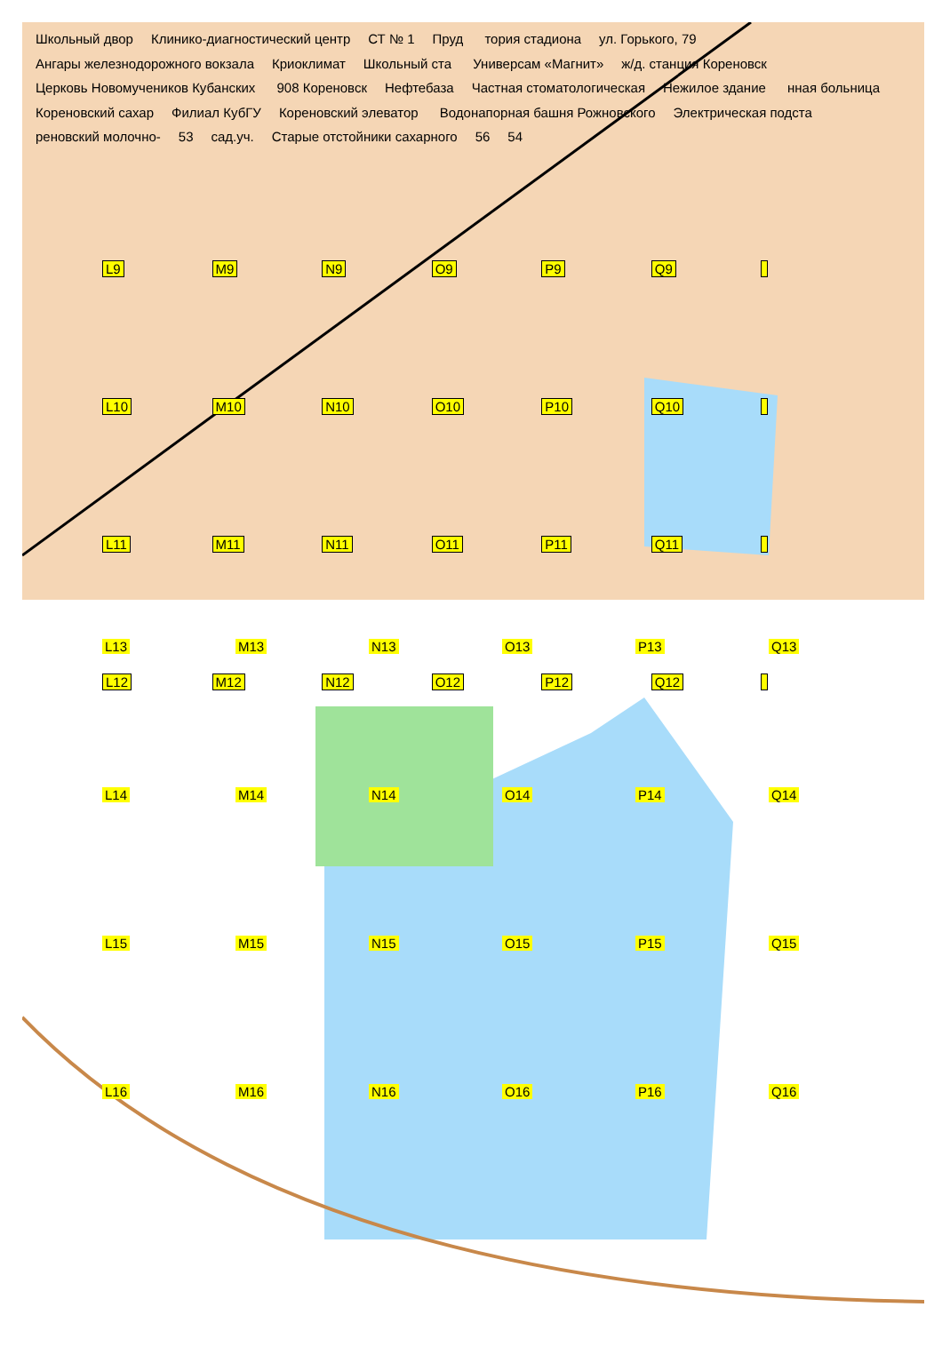Школьный двор Клинико-диагностический центр СТ № 1 Пруд тория стадиона ул. Горького, 79 Ангары железнодорожного вокзала Криоклимат Школьный ста Универсам «Магнит» ж/д. станция Кореновск Церковь Новомучеников Кубанских 908 Кореновск Нефтебаза Частная стоматологическая Нежилое здание нная больница Кореновский сахар Филиал КубГУ Кореновский элеватор Водонапорная башня Рожновского Электрическая подста реновский молочно- 53 сад.уч. Старые отстойники сахарного 56 54
L9 M9 N9 O9 P9 Q9 L10 M10 N10 O10 P10 Q10 L11 M11 N11 O11 P11 Q11 L12 M12 N12 O12 P12 Q12
L13 M13 N13 O13 P13 Q13 L14 M14 N14 O14 P14 Q14 L15 M15 N15 O15 P15 Q15 L16 M16 N16 O16 P16 Q16